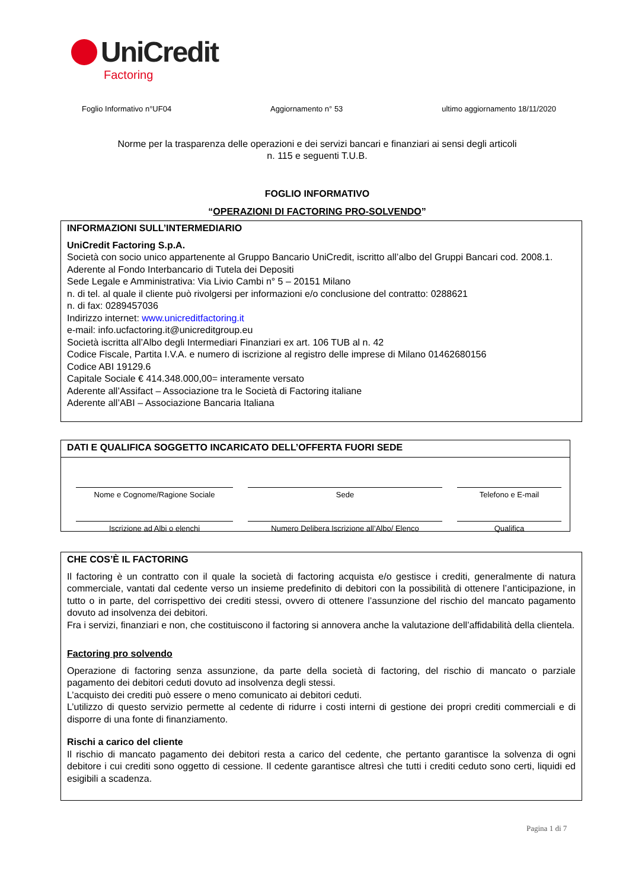UniCredit
Factoring
Foglio Informativo n°UF04 Aggiornamento n° 53 ultimo aggiornamento 18/11/2020
Norme per la trasparenza delle operazioni e dei servizi bancari e finanziari ai sensi degli articoli
n. 115 e seguenti T.U.B.
FOGLIO INFORMATIVO
“OPERAZIONI DI FACTORING PRO-SOLVENDO”
INFORMAZIONI SULL’INTERMEDIARIO
UniCredit Factoring S.p.A.
Società con socio unico appartenente al Gruppo Bancario UniCredit, iscritto all’albo del Gruppi Bancari cod. 2008.1. Aderente al Fondo Interbancario di Tutela dei Depositi
Sede Legale e Amministrativa: Via Livio Cambi n° 5 – 20151 Milano
n. di tel. al quale il cliente può rivolgersi per informazioni e/o conclusione del contratto: 0288621
n. di fax: 0289457036
Indirizzo internet: www.unicreditfactoring.it
e-mail: info.ucfactoring.it@unicreditgroup.eu
Società iscritta all’Albo degli Intermediari Finanziari ex art. 106 TUB al n. 42
Codice Fiscale, Partita I.V.A. e numero di iscrizione al registro delle imprese di Milano 01462680156
Codice ABI 19129.6
Capitale Sociale € 414.348.000,00= interamente versato
Aderente all’Assifact – Associazione tra le Società di Factoring italiane
Aderente all’ABI – Associazione Bancaria Italiana
DATI E QUALIFICA SOGGETTO INCARICATO DELL’OFFERTA FUORI SEDE
Nome e Cognome/Ragione Sociale
Sede
Telefono e E-mail
Iscrizione ad Albi o elenchi
Numero Delibera Iscrizione all’Albo/ Elenco
Qualifica
CHE COS’È IL FACTORING
Il factoring è un contratto con il quale la società di factoring acquista e/o gestisce i crediti, generalmente di natura commerciale, vantati dal cedente verso un insieme predefinito di debitori con la possibilità di ottenere l’anticipazione, in tutto o in parte, del corrispettivo dei crediti stessi, ovvero di ottenere l’assunzione del rischio del mancato pagamento dovuto ad insolvenza dei debitori.
Fra i servizi, finanziari e non, che costituiscono il factoring si annovera anche la valutazione dell’affidabilità della clientela.
Factoring pro solvendo
Operazione di factoring senza assunzione, da parte della società di factoring, del rischio di mancato o parziale pagamento dei debitori ceduti dovuto ad insolvenza degli stessi.
L’acquisto dei crediti può essere o meno comunicato ai debitori ceduti.
L’utilizzo di questo servizio permette al cedente di ridurre i costi interni di gestione dei propri crediti commerciali e di disporre di una fonte di finanziamento.
Rischi a carico del cliente
Il rischio di mancato pagamento dei debitori resta a carico del cedente, che pertanto garantisce la solvenza di ogni debitore i cui crediti sono oggetto di cessione. Il cedente garantisce altresì che tutti i crediti ceduto sono certi, liquidi ed esigibili a scadenza.
Pagina 1 di 7